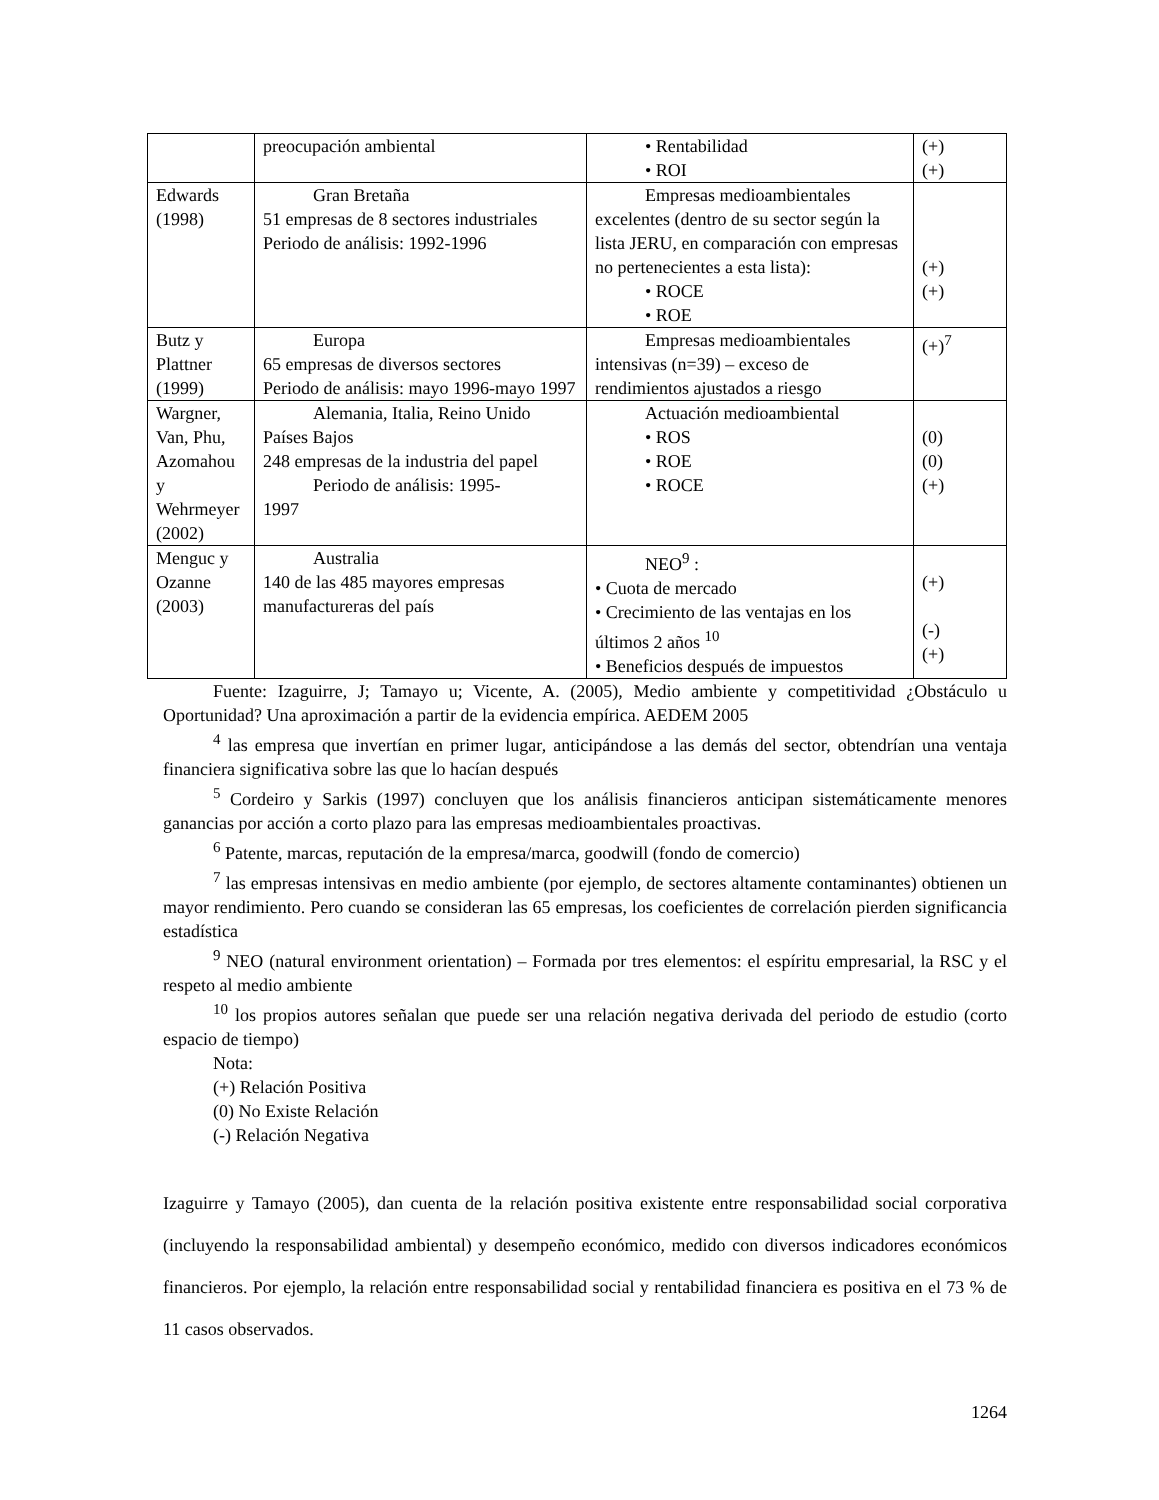| | preocupación ambiental | • Rentabilidad • ROI | (+) (+) |
| Edwards (1998) | Gran Bretaña 51 empresas de 8 sectores industriales Periodo de análisis: 1992-1996 | Empresas medioambientales excelentes (dentro de su sector según la lista JERU, en comparación con empresas no pertenecientes a esta lista): • ROCE • ROE | (+) (+) |
| Butz y Plattner (1999) | Europa 65 empresas de diversos sectores Periodo de análisis: mayo 1996-mayo 1997 | Empresas medioambientales intensivas (n=39) – exceso de rendimientos ajustados a riesgo | (+)<sup>7</sup> |
| Wargner, Van, Phu, Azomahou y Wehrmeyer (2002) | Alemania, Italia, Reino Unido Países Bajos 248 empresas de la industria del papel Periodo de análisis: 1995- 1997 | Actuación medioambiental • ROS • ROE • ROCE | (0) (0) (+) |
| Menguc y Ozanne (2003) | Australia 140 de las 485 mayores empresas manufactureras del país | NEO<sup>9</sup> : • Cuota de mercado • Crecimiento de las ventajas en los últimos 2 años <sup>10</sup> • Beneficios después de impuestos | (+) (-) (+) |
Fuente: Izaguirre, J; Tamayo u; Vicente, A. (2005), Medio ambiente y competitividad ¿Obstáculo u Oportunidad? Una aproximación a partir de la evidencia empírica. AEDEM 2005
<sup>4</sup> las empresa que invertían en primer lugar, anticipándose a las demás del sector, obtendrían una ventaja financiera significativa sobre las que lo hacían después
<sup>5</sup> Cordeiro y Sarkis (1997) concluyen que los análisis financieros anticipan sistemáticamente menores ganancias por acción a corto plazo para las empresas medioambientales proactivas.
<sup>6</sup> Patente, marcas, reputación de la empresa/marca, goodwill (fondo de comercio)
<sup>7</sup> las empresas intensivas en medio ambiente (por ejemplo, de sectores altamente contaminantes) obtienen un mayor rendimiento. Pero cuando se consideran las 65 empresas, los coeficientes de correlación pierden significancia estadística
<sup>9</sup> NEO (natural environment orientation) – Formada por tres elementos: el espíritu empresarial, la RSC y el respeto al medio ambiente
<sup>10</sup> los propios autores señalan que puede ser una relación negativa derivada del periodo de estudio (corto espacio de tiempo)
Nota:
(+) Relación Positiva
(0) No Existe Relación
(-) Relación Negativa
Izaguirre y Tamayo (2005), dan cuenta de la relación positiva existente entre responsabilidad social corporativa (incluyendo la responsabilidad ambiental) y desempeño económico, medido con diversos indicadores económicos financieros. Por ejemplo, la relación entre responsabilidad social y rentabilidad financiera es positiva en el 73 % de 11 casos observados.
1264